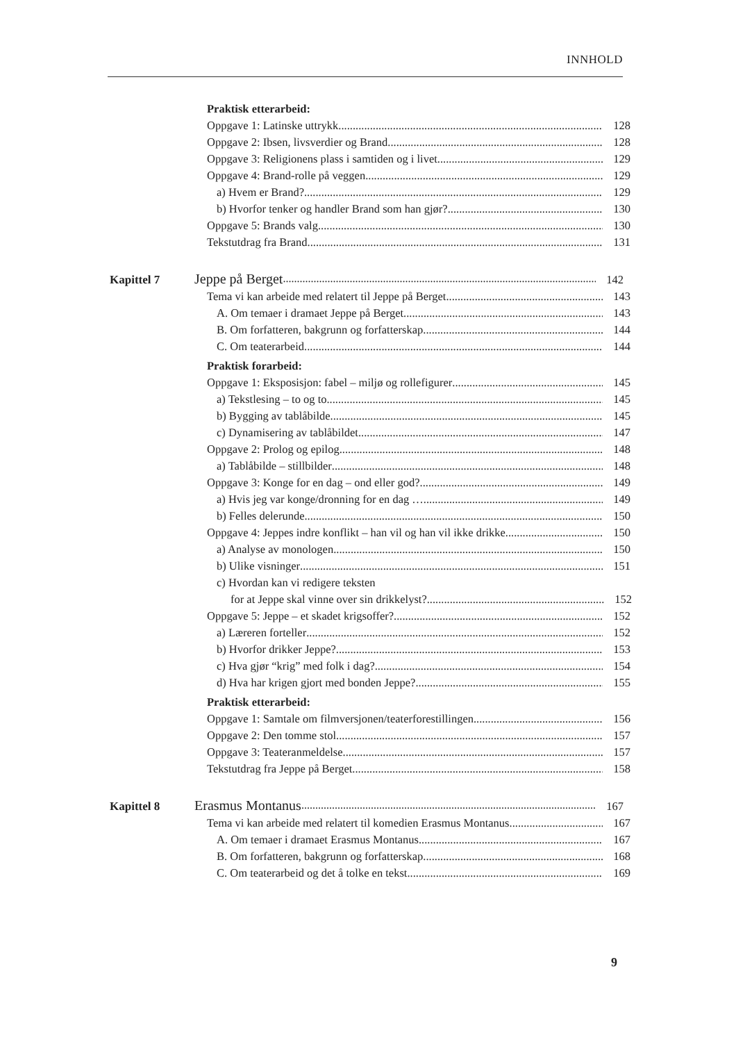INNHOLD
Praktisk etterarbeid:
Oppgave 1: Latinske uttrykk 128
Oppgave 2: Ibsen, livsverdier og Brand 128
Oppgave 3: Religionens plass i samtiden og i livet 129
Oppgave 4: Brand-rolle på veggen 129
a) Hvem er Brand? 129
b) Hvorfor tenker og handler Brand som han gjør? 130
Oppgave 5: Brands valg 130
Tekstutdrag fra Brand 131
Kapittel 7 Jeppe på Berget 142
Tema vi kan arbeide med relatert til Jeppe på Berget 143
A. Om temaer i dramaet Jeppe på Berget 143
B. Om forfatteren, bakgrunn og forfatterskap 144
C. Om teaterarbeid 144
Praktisk forarbeid:
Oppgave 1: Eksposisjon: fabel – miljø og rollefigurer 145
a) Tekstlesing – to og to 145
b) Bygging av tablåbilde 145
c) Dynamisering av tablåbildet 147
Oppgave 2: Prolog og epilog 148
a) Tablåbilde – stillbilder 148
Oppgave 3: Konge for en dag – ond eller god? 149
a) Hvis jeg var konge/dronning for en dag … 149
b) Felles delerunde 150
Oppgave 4: Jeppes indre konflikt – han vil og han vil ikke drikke 150
a) Analyse av monologen 150
b) Ulike visninger 151
c) Hvordan kan vi redigere teksten
for at Jeppe skal vinne over sin drikkelyst? 152
Oppgave 5: Jeppe – et skadet krigsoffer? 152
a) Læreren forteller 152
b) Hvorfor drikker Jeppe? 153
c) Hva gjør “krig” med folk i dag? 154
d) Hva har krigen gjort med bonden Jeppe? 155
Praktisk etterarbeid:
Oppgave 1: Samtale om filmversjonen/teaterforestillingen 156
Oppgave 2: Den tomme stol 157
Oppgave 3: Teateranmeldelse 157
Tekstutdrag fra Jeppe på Berget 158
Kapittel 8 Erasmus Montanus 167
Tema vi kan arbeide med relatert til komedien Erasmus Montanus 167
A. Om temaer i dramaet Erasmus Montanus 167
B. Om forfatteren, bakgrunn og forfatterskap 168
C. Om teaterarbeid og det å tolke en tekst 169
9